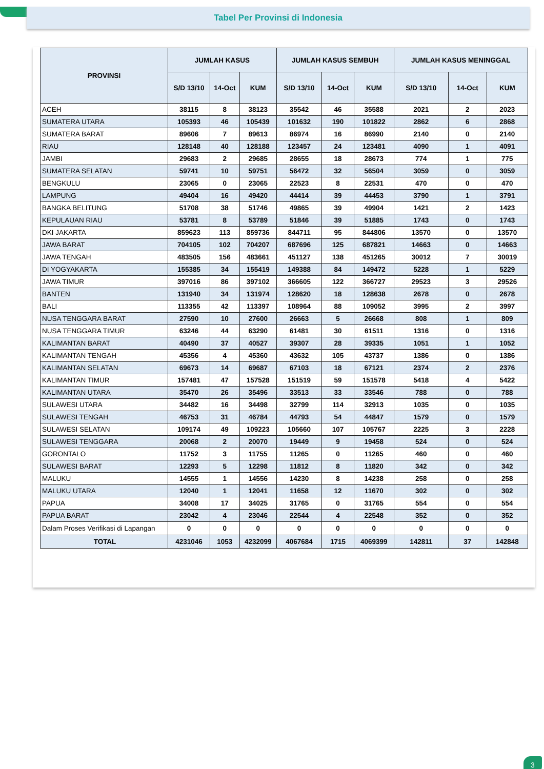Tabel Per Provinsi di Indonesia
| PROVINSI | JUMLAH KASUS | | | JUMLAH KASUS SEMBUH | | | JUMLAH KASUS MENINGGAL | | |
| --- | --- | --- | --- | --- | --- | --- | --- | --- | --- |
| | S/D 13/10 | 14-Oct | KUM | S/D 13/10 | 14-Oct | KUM | S/D 13/10 | 14-Oct | KUM |
| ACEH | 38115 | 8 | 38123 | 35542 | 46 | 35588 | 2021 | 2 | 2023 |
| SUMATERA UTARA | 105393 | 46 | 105439 | 101632 | 190 | 101822 | 2862 | 6 | 2868 |
| SUMATERA BARAT | 89606 | 7 | 89613 | 86974 | 16 | 86990 | 2140 | 0 | 2140 |
| RIAU | 128148 | 40 | 128188 | 123457 | 24 | 123481 | 4090 | 1 | 4091 |
| JAMBI | 29683 | 2 | 29685 | 28655 | 18 | 28673 | 774 | 1 | 775 |
| SUMATERA SELATAN | 59741 | 10 | 59751 | 56472 | 32 | 56504 | 3059 | 0 | 3059 |
| BENGKULU | 23065 | 0 | 23065 | 22523 | 8 | 22531 | 470 | 0 | 470 |
| LAMPUNG | 49404 | 16 | 49420 | 44414 | 39 | 44453 | 3790 | 1 | 3791 |
| BANGKA BELITUNG | 51708 | 38 | 51746 | 49865 | 39 | 49904 | 1421 | 2 | 1423 |
| KEPULAUAN RIAU | 53781 | 8 | 53789 | 51846 | 39 | 51885 | 1743 | 0 | 1743 |
| DKI JAKARTA | 859623 | 113 | 859736 | 844711 | 95 | 844806 | 13570 | 0 | 13570 |
| JAWA BARAT | 704105 | 102 | 704207 | 687696 | 125 | 687821 | 14663 | 0 | 14663 |
| JAWA TENGAH | 483505 | 156 | 483661 | 451127 | 138 | 451265 | 30012 | 7 | 30019 |
| DI YOGYAKARTA | 155385 | 34 | 155419 | 149388 | 84 | 149472 | 5228 | 1 | 5229 |
| JAWA TIMUR | 397016 | 86 | 397102 | 366605 | 122 | 366727 | 29523 | 3 | 29526 |
| BANTEN | 131940 | 34 | 131974 | 128620 | 18 | 128638 | 2678 | 0 | 2678 |
| BALI | 113355 | 42 | 113397 | 108964 | 88 | 109052 | 3995 | 2 | 3997 |
| NUSA TENGGARA BARAT | 27590 | 10 | 27600 | 26663 | 5 | 26668 | 808 | 1 | 809 |
| NUSA TENGGARA TIMUR | 63246 | 44 | 63290 | 61481 | 30 | 61511 | 1316 | 0 | 1316 |
| KALIMANTAN BARAT | 40490 | 37 | 40527 | 39307 | 28 | 39335 | 1051 | 1 | 1052 |
| KALIMANTAN TENGAH | 45356 | 4 | 45360 | 43632 | 105 | 43737 | 1386 | 0 | 1386 |
| KALIMANTAN SELATAN | 69673 | 14 | 69687 | 67103 | 18 | 67121 | 2374 | 2 | 2376 |
| KALIMANTAN TIMUR | 157481 | 47 | 157528 | 151519 | 59 | 151578 | 5418 | 4 | 5422 |
| KALIMANTAN UTARA | 35470 | 26 | 35496 | 33513 | 33 | 33546 | 788 | 0 | 788 |
| SULAWESI UTARA | 34482 | 16 | 34498 | 32799 | 114 | 32913 | 1035 | 0 | 1035 |
| SULAWESI TENGAH | 46753 | 31 | 46784 | 44793 | 54 | 44847 | 1579 | 0 | 1579 |
| SULAWESI SELATAN | 109174 | 49 | 109223 | 105660 | 107 | 105767 | 2225 | 3 | 2228 |
| SULAWESI TENGGARA | 20068 | 2 | 20070 | 19449 | 9 | 19458 | 524 | 0 | 524 |
| GORONTALO | 11752 | 3 | 11755 | 11265 | 0 | 11265 | 460 | 0 | 460 |
| SULAWESI BARAT | 12293 | 5 | 12298 | 11812 | 8 | 11820 | 342 | 0 | 342 |
| MALUKU | 14555 | 1 | 14556 | 14230 | 8 | 14238 | 258 | 0 | 258 |
| MALUKU UTARA | 12040 | 1 | 12041 | 11658 | 12 | 11670 | 302 | 0 | 302 |
| PAPUA | 34008 | 17 | 34025 | 31765 | 0 | 31765 | 554 | 0 | 554 |
| PAPUA BARAT | 23042 | 4 | 23046 | 22544 | 4 | 22548 | 352 | 0 | 352 |
| Dalam Proses Verifikasi di Lapangan | 0 | 0 | 0 | 0 | 0 | 0 | 0 | 0 | 0 |
| TOTAL | 4231046 | 1053 | 4232099 | 4067684 | 1715 | 4069399 | 142811 | 37 | 142848 |
3